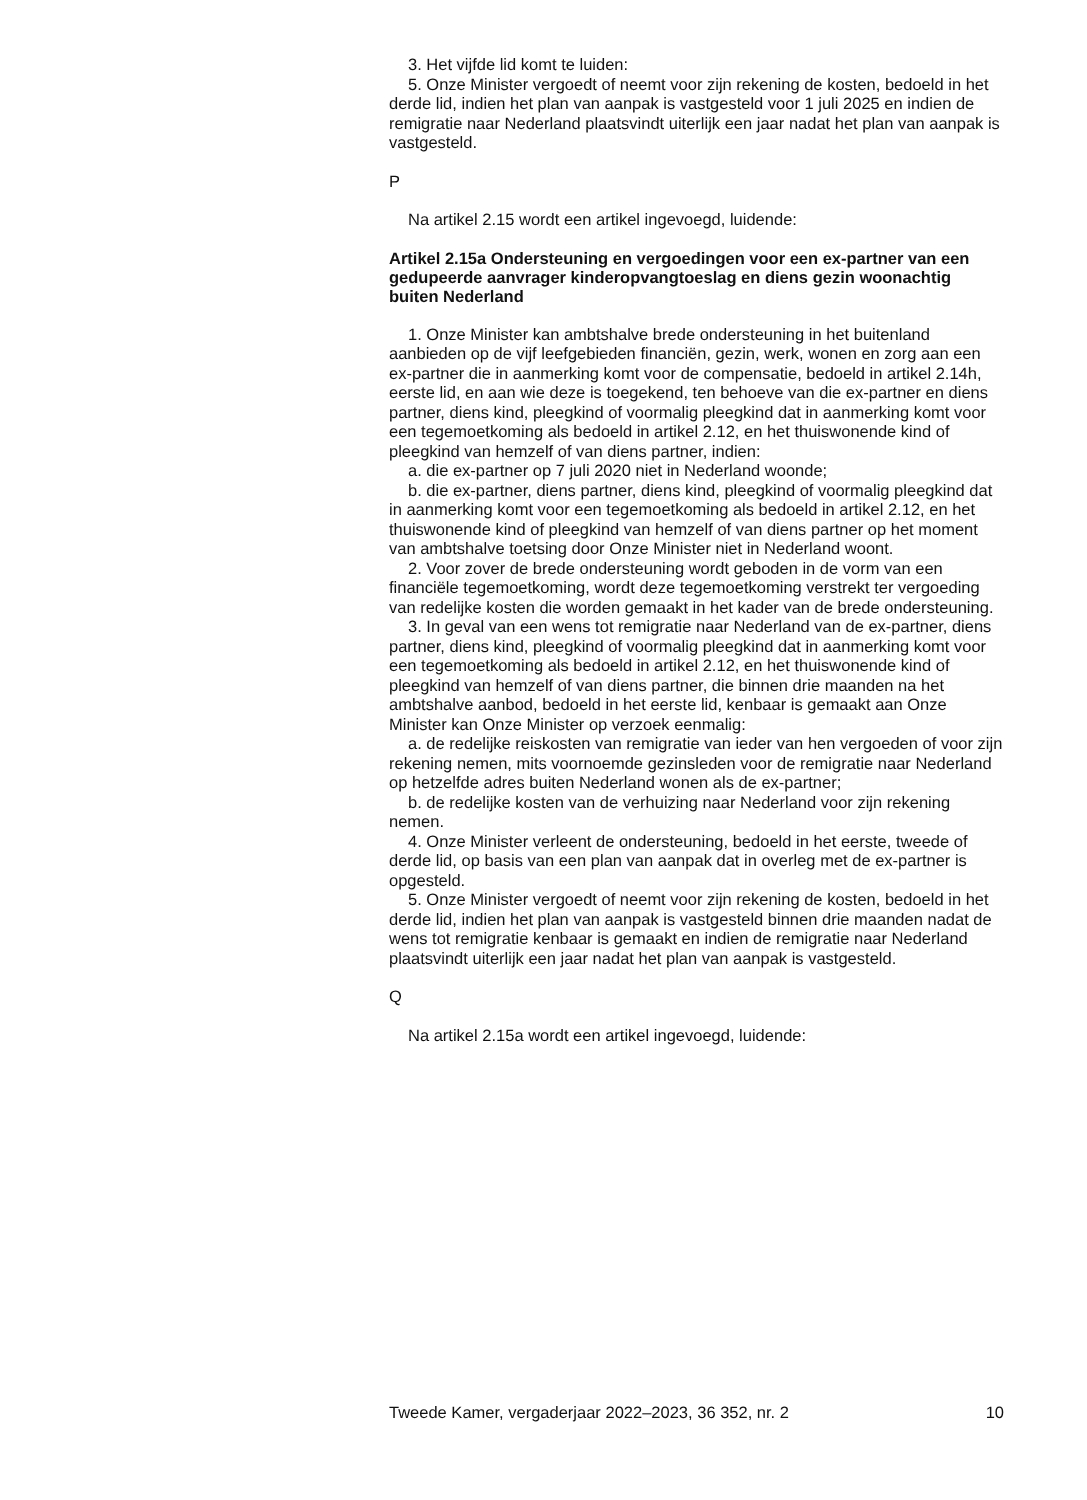3. Het vijfde lid komt te luiden:
5. Onze Minister vergoedt of neemt voor zijn rekening de kosten, bedoeld in het derde lid, indien het plan van aanpak is vastgesteld voor 1 juli 2025 en indien de remigratie naar Nederland plaatsvindt uiterlijk een jaar nadat het plan van aanpak is vastgesteld.
P
Na artikel 2.15 wordt een artikel ingevoegd, luidende:
Artikel 2.15a Ondersteuning en vergoedingen voor een ex-partner van een gedupeerde aanvrager kinderopvangtoeslag en diens gezin woonachtig buiten Nederland
1. Onze Minister kan ambtshalve brede ondersteuning in het buitenland aanbieden op de vijf leefgebieden financiën, gezin, werk, wonen en zorg aan een ex-partner die in aanmerking komt voor de compensatie, bedoeld in artikel 2.14h, eerste lid, en aan wie deze is toegekend, ten behoeve van die ex-partner en diens partner, diens kind, pleegkind of voormalig pleegkind dat in aanmerking komt voor een tegemoetkoming als bedoeld in artikel 2.12, en het thuiswonende kind of pleegkind van hemzelf of van diens partner, indien:
a. die ex-partner op 7 juli 2020 niet in Nederland woonde;
b. die ex-partner, diens partner, diens kind, pleegkind of voormalig pleegkind dat in aanmerking komt voor een tegemoetkoming als bedoeld in artikel 2.12, en het thuiswonende kind of pleegkind van hemzelf of van diens partner op het moment van ambtshalve toetsing door Onze Minister niet in Nederland woont.
2. Voor zover de brede ondersteuning wordt geboden in de vorm van een financiële tegemoetkoming, wordt deze tegemoetkoming verstrekt ter vergoeding van redelijke kosten die worden gemaakt in het kader van de brede ondersteuning.
3. In geval van een wens tot remigratie naar Nederland van de ex-partner, diens partner, diens kind, pleegkind of voormalig pleegkind dat in aanmerking komt voor een tegemoetkoming als bedoeld in artikel 2.12, en het thuiswonende kind of pleegkind van hemzelf of van diens partner, die binnen drie maanden na het ambtshalve aanbod, bedoeld in het eerste lid, kenbaar is gemaakt aan Onze Minister kan Onze Minister op verzoek eenmalig:
a. de redelijke reiskosten van remigratie van ieder van hen vergoeden of voor zijn rekening nemen, mits voornoemde gezinsleden voor de remigratie naar Nederland op hetzelfde adres buiten Nederland wonen als de ex-partner;
b. de redelijke kosten van de verhuizing naar Nederland voor zijn rekening nemen.
4. Onze Minister verleent de ondersteuning, bedoeld in het eerste, tweede of derde lid, op basis van een plan van aanpak dat in overleg met de ex-partner is opgesteld.
5. Onze Minister vergoedt of neemt voor zijn rekening de kosten, bedoeld in het derde lid, indien het plan van aanpak is vastgesteld binnen drie maanden nadat de wens tot remigratie kenbaar is gemaakt en indien de remigratie naar Nederland plaatsvindt uiterlijk een jaar nadat het plan van aanpak is vastgesteld.
Q
Na artikel 2.15a wordt een artikel ingevoegd, luidende:
Tweede Kamer, vergaderjaar 2022–2023, 36 352, nr. 2 10